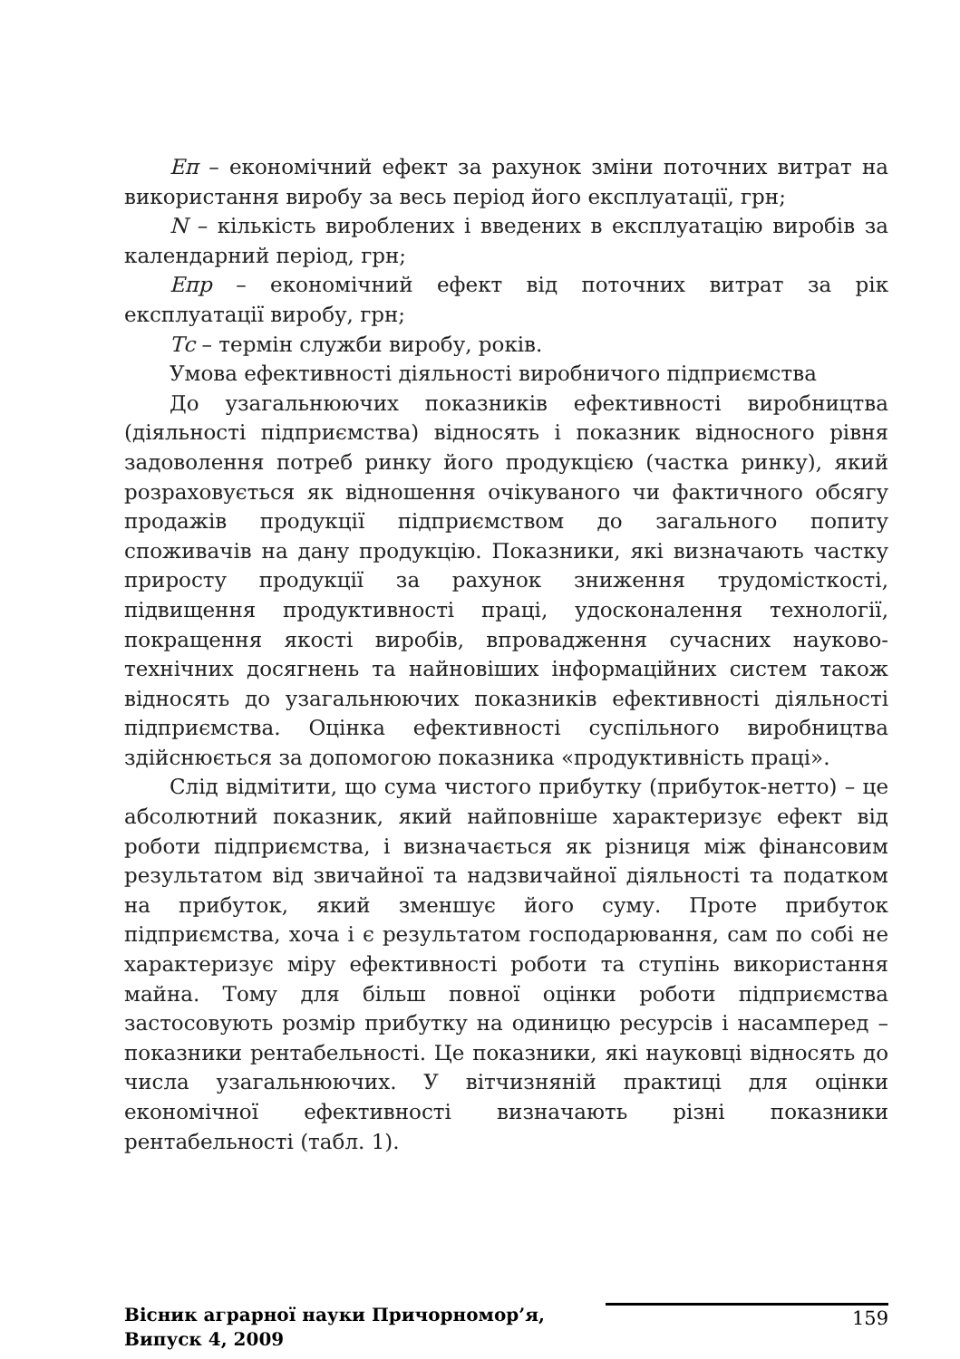Еп – економічний ефект за рахунок зміни поточних витрат на використання виробу за весь період його експлуатації, грн;
N – кількість вироблених і введених в експлуатацію виробів за календарний період, грн;
Епр – економічний ефект від поточних витрат за рік експлуатації виробу, грн;
Тс – термін служби виробу, років.
Умова ефективності діяльності виробничого підприємства
До узагальнюючих показників ефективності виробництва (діяльності підприємства) відносять і показник відносного рівня задоволення потреб ринку його продукцією (частка ринку), який розраховується як відношення очікуваного чи фактичного обсягу продажів продукції підприємством до загального попиту споживачів на дану продукцію. Показники, які визначають частку приросту продукції за рахунок зниження трудомісткості, підвищення продуктивності праці, удосконалення технології, покращення якості виробів, впровадження сучасних науково-технічних досягнень та найновіших інформаційних систем також відносять до узагальнюючих показників ефективності діяльності підприємства. Оцінка ефективності суспільного виробництва здійснюється за допомогою показника «продуктивність праці».
Слід відмітити, що сума чистого прибутку (прибуток-нетто) – це абсолютний показник, який найповніше характеризує ефект від роботи підприємства, і визначається як різниця між фінансовим результатом від звичайної та надзвичайної діяльності та податком на прибуток, який зменшує його суму. Проте прибуток підприємства, хоча і є результатом господарювання, сам по собі не характеризує міру ефективності роботи та ступінь використання майна. Тому для більш повної оцінки роботи підприємства застосовують розмір прибутку на одиницю ресурсів і насамперед – показники рентабельності. Це показники, які науковці відносять до числа узагальнюючих. У вітчизняній практиці для оцінки економічної ефективності визначають різні показники рентабельності (табл. 1).
Вісник аграрної науки Причорномор’я,
Випуск 4, 2009
159